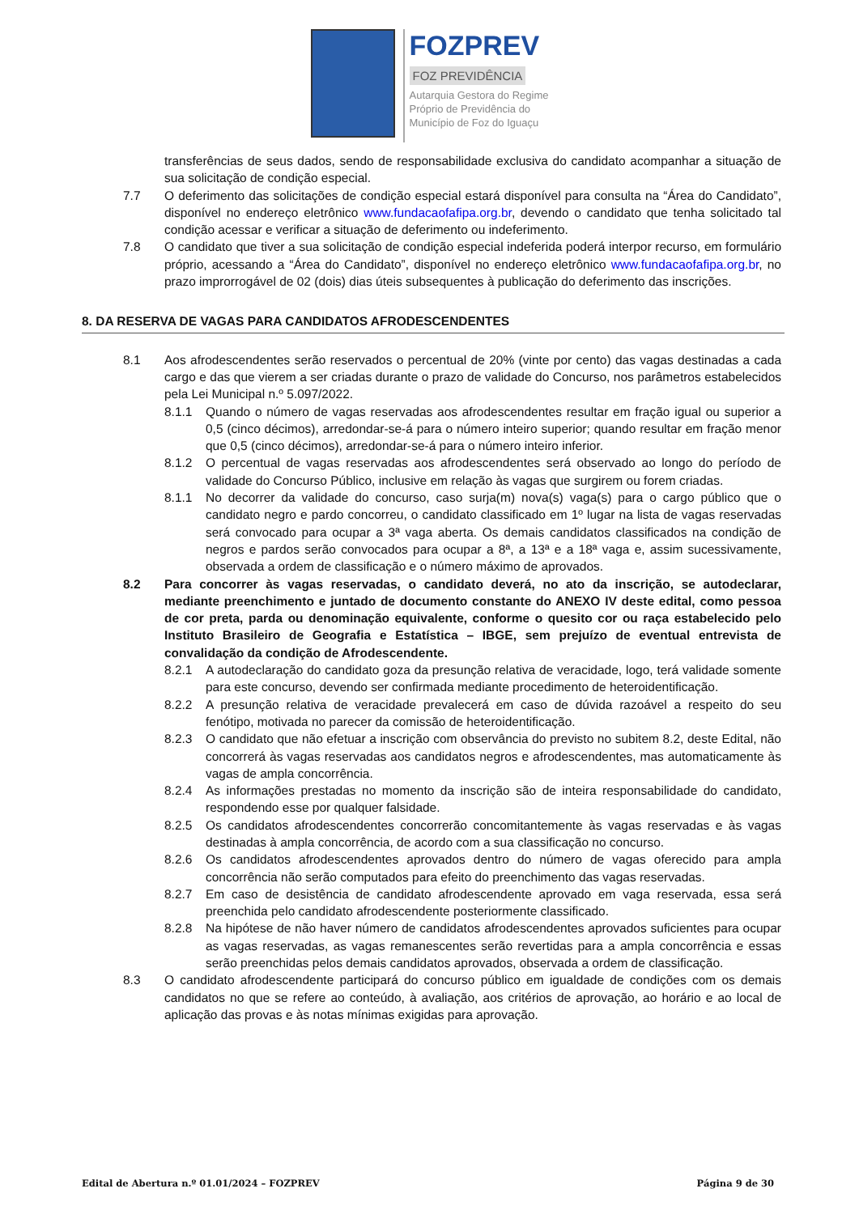FOZPREV
FOZ PREVIDÊNCIA
Autarquia Gestora do Regime
Próprio de Previdência do
Município de Foz do Iguaçu
transferências de seus dados, sendo de responsabilidade exclusiva do candidato acompanhar a situação de sua solicitação de condição especial.
7.7 O deferimento das solicitações de condição especial estará disponível para consulta na “Área do Candidato”, disponível no endereço eletrônico www.fundacaofafipa.org.br, devendo o candidato que tenha solicitado tal condição acessar e verificar a situação de deferimento ou indeferimento.
7.8 O candidato que tiver a sua solicitação de condição especial indeferida poderá interpor recurso, em formulário próprio, acessando a “Área do Candidato”, disponível no endereço eletrônico www.fundacaofafipa.org.br, no prazo improrrogável de 02 (dois) dias úteis subsequentes à publicação do deferimento das inscrições.
8. DA RESERVA DE VAGAS PARA CANDIDATOS AFRODESCENDENTES
8.1 Aos afrodescendentes serão reservados o percentual de 20% (vinte por cento) das vagas destinadas a cada cargo e das que vierem a ser criadas durante o prazo de validade do Concurso, nos parâmetros estabelecidos pela Lei Municipal n.º 5.097/2022.
8.1.1 Quando o número de vagas reservadas aos afrodescendentes resultar em fração igual ou superior a 0,5 (cinco décimos), arredondar-se-á para o número inteiro superior; quando resultar em fração menor que 0,5 (cinco décimos), arredondar-se-á para o número inteiro inferior.
8.1.2 O percentual de vagas reservadas aos afrodescendentes será observado ao longo do período de validade do Concurso Público, inclusive em relação às vagas que surgirem ou forem criadas.
8.1.1 No decorrer da validade do concurso, caso surja(m) nova(s) vaga(s) para o cargo público que o candidato negro e pardo concorreu, o candidato classificado em 1º lugar na lista de vagas reservadas será convocado para ocupar a 3ª vaga aberta. Os demais candidatos classificados na condição de negros e pardos serão convocados para ocupar a 8ª, a 13ª e a 18ª vaga e, assim sucessivamente, observada a ordem de classificação e o número máximo de aprovados.
8.2 Para concorrer às vagas reservadas, o candidato deverá, no ato da inscrição, se autodeclarar, mediante preenchimento e juntado de documento constante do ANEXO IV deste edital, como pessoa de cor preta, parda ou denominação equivalente, conforme o quesito cor ou raça estabelecido pelo Instituto Brasileiro de Geografia e Estatística – IBGE, sem prejuízo de eventual entrevista de convalidação da condição de Afrodescendente.
8.2.1 A autodeclaração do candidato goza da presunção relativa de veracidade, logo, terá validade somente para este concurso, devendo ser confirmada mediante procedimento de heteroidentificação.
8.2.2 A presunção relativa de veracidade prevalecerá em caso de dúvida razoável a respeito do seu fenótipo, motivada no parecer da comissão de heteroidentificação.
8.2.3 O candidato que não efetuar a inscrição com observância do previsto no subitem 8.2, deste Edital, não concorrerá às vagas reservadas aos candidatos negros e afrodescendentes, mas automaticamente às vagas de ampla concorrência.
8.2.4 As informações prestadas no momento da inscrição são de inteira responsabilidade do candidato, respondendo esse por qualquer falsidade.
8.2.5 Os candidatos afrodescendentes concorrerão concomitantemente às vagas reservadas e às vagas destinadas à ampla concorrência, de acordo com a sua classificação no concurso.
8.2.6 Os candidatos afrodescendentes aprovados dentro do número de vagas oferecido para ampla concorrência não serão computados para efeito do preenchimento das vagas reservadas.
8.2.7 Em caso de desistência de candidato afrodescendente aprovado em vaga reservada, essa será preenchida pelo candidato afrodescendente posteriormente classificado.
8.2.8 Na hipótese de não haver número de candidatos afrodescendentes aprovados suficientes para ocupar as vagas reservadas, as vagas remanescentes serão revertidas para a ampla concorrência e essas serão preenchidas pelos demais candidatos aprovados, observada a ordem de classificação.
8.3 O candidato afrodescendente participará do concurso público em igualdade de condições com os demais candidatos no que se refere ao conteúdo, à avaliação, aos critérios de aprovação, ao horário e ao local de aplicação das provas e às notas mínimas exigidas para aprovação.
Edital de Abertura n.º 01.01/2024 – FOZPREV Página 9 de 30